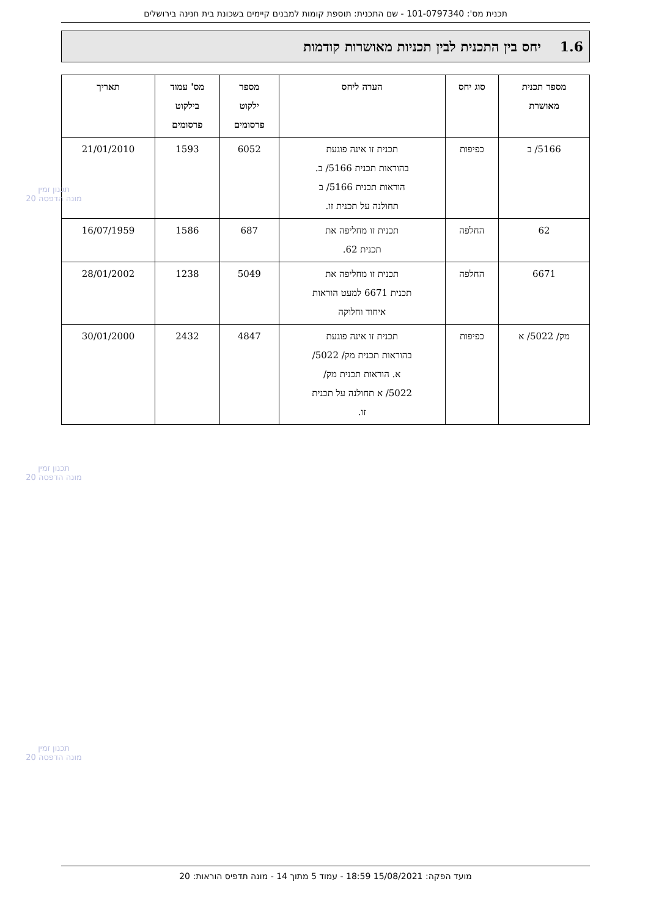תכנית מס': 101-0797340 - שם התכנית: תוספת קומות למבנים קיימים בשכונת בית חנינה בירושלים
1.6 יחס בין התכנית לבין תכניות מאושרות קודמות
| מספר תכנית מאושרת | סוג יחס | הערה ליחס | מספר ילקוט פרסומים | מס' עמוד בילקוט פרסומים | תאריך |
| --- | --- | --- | --- | --- | --- |
| 5166/ ב | כפיפות | תכנית זו אינה פוגעת בהוראות תכנית 5166/ ב. הוראות תכנית 5166/ ב תחולנה על תכנית זו. | 6052 | 1593 | 21/01/2010 |
| 62 | החלפה | תכנית זו מחליפה את תכנית 62. | 687 | 1586 | 16/07/1959 |
| 6671 | החלפה | תכנית זו מחליפה את תכנית 6671 למעט הוראות איחוד וחלוקה | 5049 | 1238 | 28/01/2002 |
| מק/ 5022/ א | כפיפות | תכנית זו אינה פוגעת בהוראות תכנית מק/ 5022/ א. הוראות תכנית מק/ 5022/ א תחולנה על תכנית זו. | 4847 | 2432 | 30/01/2000 |
תכנון זמין
מונה הדפסה 20
תכנון זמין
מונה הדפסה 20
תכנון זמין
מונה הדפסה 20
מועד הפקה: 15/08/2021 18:59 - עמוד 5 מתוך 14 - מונה תדפיס הוראות: 20